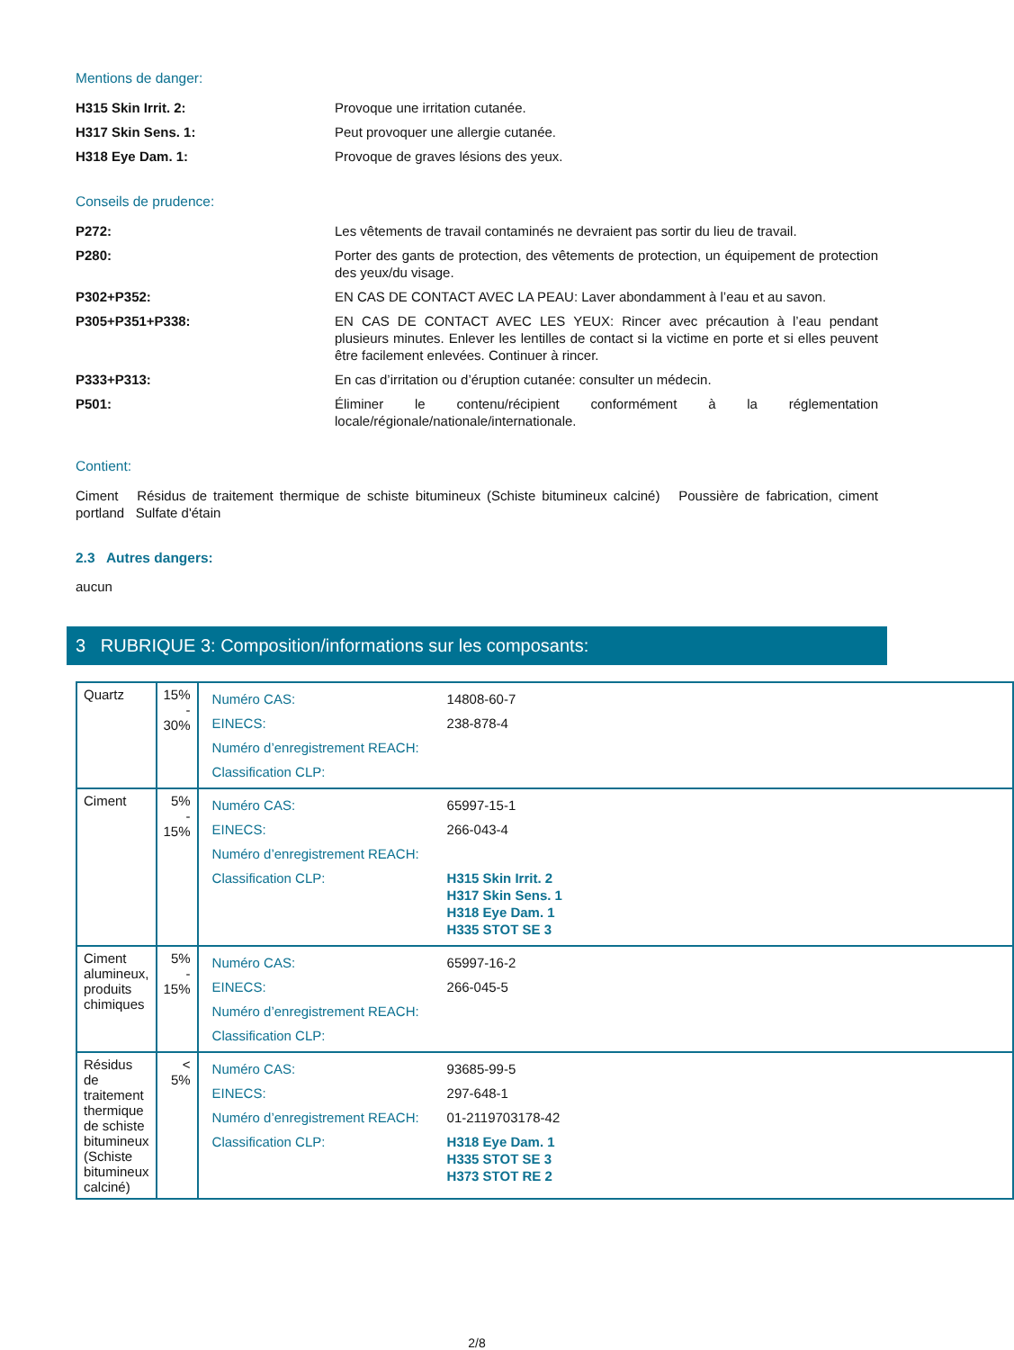Mentions de danger:
H315 Skin Irrit. 2: Provoque une irritation cutanée.
H317 Skin Sens. 1: Peut provoquer une allergie cutanée.
H318 Eye Dam. 1: Provoque de graves lésions des yeux.
Conseils de prudence:
P272: Les vêtements de travail contaminés ne devraient pas sortir du lieu de travail.
P280: Porter des gants de protection, des vêtements de protection, un équipement de protection des yeux/du visage.
P302+P352: EN CAS DE CONTACT AVEC LA PEAU: Laver abondamment à l’eau et au savon.
P305+P351+P338: EN CAS DE CONTACT AVEC LES YEUX: Rincer avec précaution à l’eau pendant plusieurs minutes. Enlever les lentilles de contact si la victime en porte et si elles peuvent être facilement enlevées. Continuer à rincer.
P333+P313: En cas d’irritation ou d’éruption cutanée: consulter un médecin.
P501: Éliminer le contenu/récipient conformément à la réglementation locale/régionale/nationale/internationale.
Contient:
Ciment Résidus de traitement thermique de schiste bitumineux (Schiste bitumineux calciné) Poussière de fabrication, ciment portland Sulfate d'étain
2.3 Autres dangers:
aucun
3 RUBRIQUE 3: Composition/informations sur les composants:
| Quartz | 15% - 30% | / Numéro CAS: / 14808-60-7 / / EINECS: / 238-878-4 / / Numéro d’enregistrement REACH: / / / Classification CLP: / / |
| Ciment | 5% - 15% | / Numéro CAS: / 65997-15-1 / / EINECS: / 266-043-4 / / Numéro d’enregistrement REACH: / / / Classification CLP: / H315 Skin Irrit. 2 H317 Skin Sens. 1 H318 Eye Dam. 1 H335 STOT SE 3 / |
| Ciment alumineux, produits chimiques | 5% - 15% | / Numéro CAS: / 65997-16-2 / / EINECS: / 266-045-5 / / Numéro d’enregistrement REACH: / / / Classification CLP: / / |
| Résidus de traitement thermique de schiste bitumineux (Schiste bitumineux calciné) | < 5% | / Numéro CAS: / 93685-99-5 / / EINECS: / 297-648-1 / / Numéro d’enregistrement REACH: / 01-2119703178-42 / / Classification CLP: / H318 Eye Dam. 1 H335 STOT SE 3 H373 STOT RE 2 / |
2/8